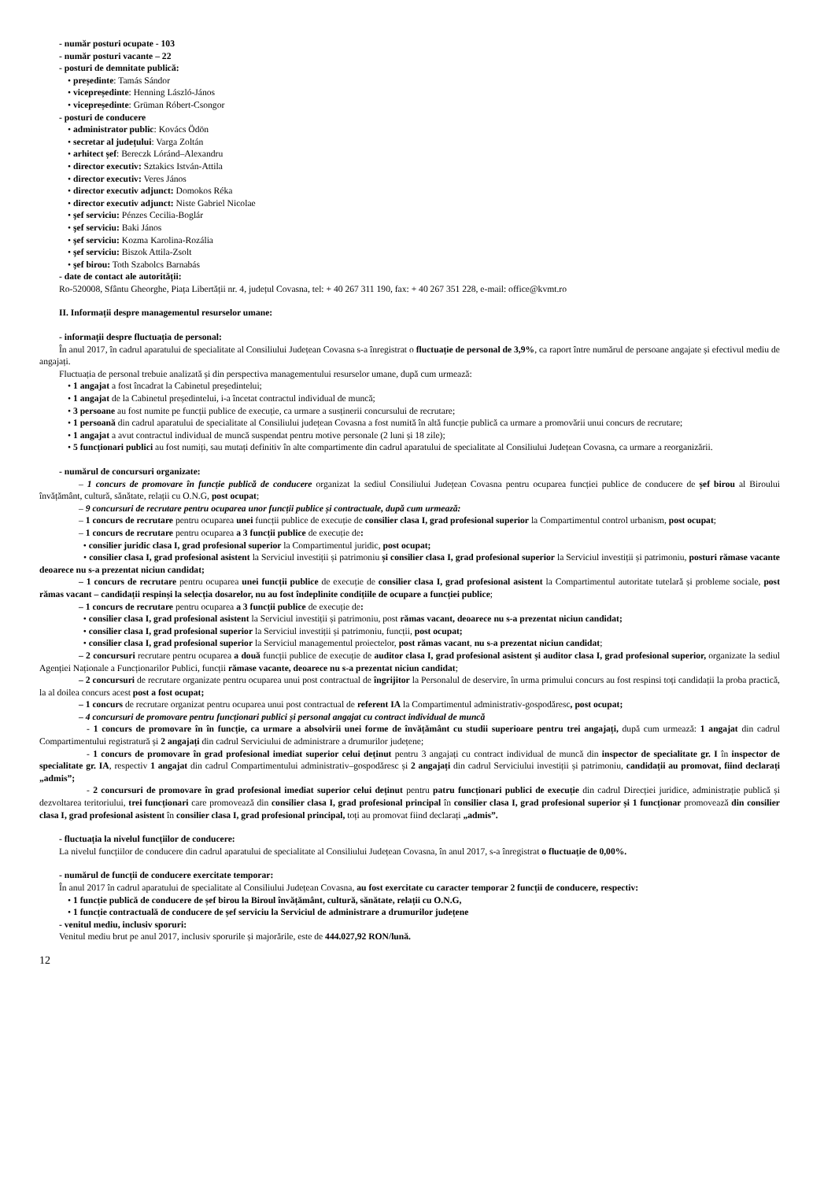- număr posturi ocupate - 103
- număr posturi vacante – 22
- posturi de demnitate publică:
• președinte: Tamás Sándor
• vicepreședinte: Henning László-János
• vicepreședinte: Grüman Róbert-Csongor
- posturi de conducere
• administrator public: Kovács Ödön
• secretar al județului: Varga Zoltán
• arhitect șef: Bereczk Lóránd–Alexandru
• director executiv: Sztakics István-Attila
• director executiv: Veres János
• director executiv adjunct: Domokos Réka
• director executiv adjunct: Niste Gabriel Nicolae
• şef serviciu: Pénzes Cecilia-Boglár
• şef serviciu: Baki János
• şef serviciu: Kozma Karolina-Rozália
• şef serviciu: Biszok Attila-Zsolt
• şef birou: Toth Szabolcs Barnabás
- date de contact ale autorității:
Ro-520008, Sfântu Gheorghe, Piața Libertății nr. 4, județul Covasna, tel: + 40 267 311 190, fax: + 40 267 351 228, e-mail: office@kvmt.ro
II. Informații despre managementul resurselor umane:
- informații despre fluctuația de personal:
În anul 2017, în cadrul aparatului de specialitate al Consiliului Județean Covasna s-a înregistrat o fluctuație de personal de 3,9%, ca raport între numărul de persoane angajate și efectivul mediu de angajați.
Fluctuația de personal trebuie analizată și din perspectiva managementului resurselor umane, după cum urmează:
• 1 angajat a fost încadrat la Cabinetul președintelui;
• 1 angajat de la Cabinetul președintelui, i-a încetat contractul individual de muncă;
• 3 persoane au fost numite pe funcții publice de execuție, ca urmare a susținerii concursului de recrutare;
• 1 persoană din cadrul aparatului de specialitate al Consiliului județean Covasna a fost numită în altă funcție publică ca urmare a promovării unui concurs de recrutare;
• 1 angajat a avut contractul individual de muncă suspendat pentru motive personale (2 luni și 18 zile);
• 5 funcționari publici au fost numiți, sau mutați definitiv în alte compartimente din cadrul aparatului de specialitate al Consiliului Județean Covasna, ca urmare a reorganizării.
- numărul de concursuri organizate:
– 1 concurs de promovare în funcție publică de conducere organizat la sediul Consiliului Județean Covasna pentru ocuparea funcției publice de conducere de șef birou al Biroului învățământ, cultură, sănătate, relații cu O.N.G, post ocupat;
– 9 concursuri de recrutare pentru ocuparea unor funcții publice și contractuale, după cum urmează:
– 1 concurs de recrutare pentru ocuparea unei funcții publice de execuție de consilier clasa I, grad profesional superior la Compartimentul control urbanism, post ocupat;
– 1 concurs de recrutare pentru ocuparea a 3 funcții publice de execuție de:
• consilier juridic clasa I, grad profesional superior la Compartimentul juridic, post ocupat;
• consilier clasa I, grad profesional asistent la Serviciul investiții și patrimoniu și consilier clasa I, grad profesional superior la Serviciul investiții și patrimoniu, posturi rămase vacante deoarece nu s-a prezentat niciun candidat;
– 1 concurs de recrutare pentru ocuparea unei funcții publice de execuție de consilier clasa I, grad profesional asistent la Compartimentul autoritate tutelară și probleme sociale, post rămas vacant – candidații respinși la selecția dosarelor, nu au fost îndeplinite condițiile de ocupare a funcției publice;
– 1 concurs de recrutare pentru ocuparea a 3 funcții publice de execuție de:
• consilier clasa I, grad profesional asistent la Serviciul investiții și patrimoniu, post rămas vacant, deoarece nu s-a prezentat niciun candidat;
• consilier clasa I, grad profesional superior la Serviciul investiții și patrimoniu, funcții, post ocupat;
• consilier clasa I, grad profesional superior la Serviciul managementul proiectelor, post rămas vacant, nu s-a prezentat niciun candidat;
– 2 concursuri recrutare pentru ocuparea a două funcții publice de execuție de auditor clasa I, grad profesional asistent și auditor clasa I, grad profesional superior, organizate la sediul Agenției Naționale a Funcționarilor Publici, funcții rămase vacante, deoarece nu s-a prezentat niciun candidat;
– 2 concursuri de recrutare organizate pentru ocuparea unui post contractual de îngrijitor la Personalul de deservire, în urma primului concurs au fost respinsi toți candidații la proba practică, la al doilea concurs acest post a fost ocupat;
– 1 concurs de recrutare organizat pentru ocuparea unui post contractual de referent IA la Compartimentul administrativ-gospodăresc, post ocupat;
– 4 concursuri de promovare pentru funcționari publici și personal angajat cu contract individual de muncă
- 1 concurs de promovare în în funcție, ca urmare a absolvirii unei forme de învățământ cu studii superioare pentru trei angajați, după cum urmează: 1 angajat din cadrul Compartimentului registratură și 2 angajați din cadrul Serviciului de administrare a drumurilor județene;
- 1 concurs de promovare în grad profesional imediat superior celui deținut pentru 3 angajați cu contract individual de muncă din inspector de specialitate gr. I în inspector de specialitate gr. IA, respectiv 1 angajat din cadrul Compartimentului administrativ–gospodăresc și 2 angajați din cadrul Serviciului investiții și patrimoniu, candidații au promovat, fiind declarați „admis”;
- 2 concursuri de promovare în grad profesional imediat superior celui deținut pentru patru funcționari publici de execuție din cadrul Direcției juridice, administrație publică și dezvoltarea teritoriului, trei funcționari care promovează din consilier clasa I, grad profesional principal în consilier clasa I, grad profesional superior și 1 funcționar promovează din consilier clasa I, grad profesional asistent în consilier clasa I, grad profesional principal, toți au promovat fiind declarați „admis”.
- fluctuația la nivelul funcțiilor de conducere:
La nivelul funcțiilor de conducere din cadrul aparatului de specialitate al Consiliului Județean Covasna, în anul 2017, s-a înregistrat o fluctuație de 0,00%.
- numărul de funcții de conducere exercitate temporar:
În anul 2017 în cadrul aparatului de specialitate al Consiliului Județean Covasna, au fost exercitate cu caracter temporar 2 funcții de conducere, respectiv:
• 1 funcție publică de conducere de șef birou la Biroul învățământ, cultură, sănătate, relații cu O.N.G,
• 1 funcție contractuală de conducere de șef serviciu la Serviciul de administrare a drumurilor județene
- venitul mediu, inclusiv sporuri:
Venitul mediu brut pe anul 2017, inclusiv sporurile și majorările, este de 444.027,92 RON/lună.
12